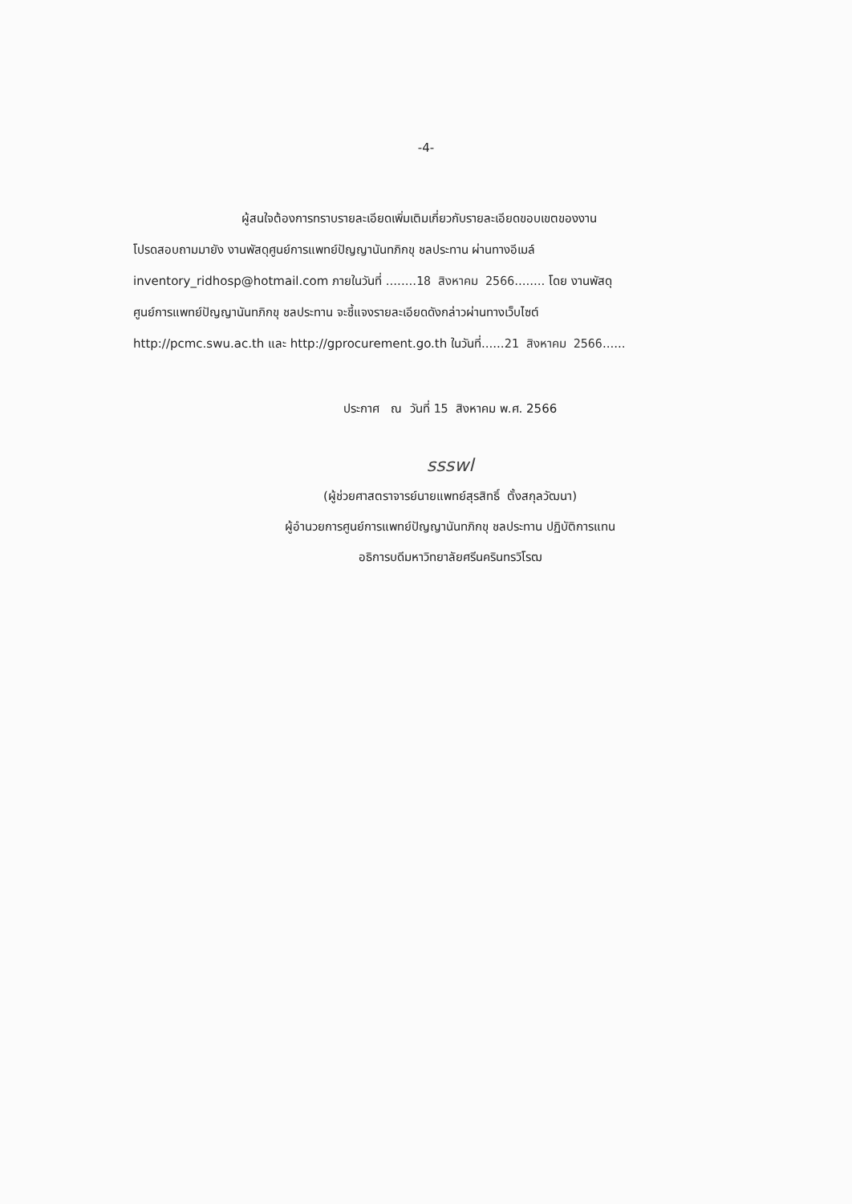-4-
ผู้สนใจต้องการทราบรายละเอียดเพิ่มเติมเกี่ยวกับรายละเอียดขอบเขตของงาน
โปรดสอบถามมายัง งานพัสดุศูนย์การแพทย์ปัญญานันทภิกขุ ชลประทาน ผ่านทางอีเมล์
inventory_ridhosp@hotmail.com ภายในวันที่ ........18 สิงหาคม 2566........ โดย งานพัสดุ
ศูนย์การแพทย์ปัญญานันทภิกขุ ชลประทาน จะชี้แจงรายละเอียดดังกล่าวผ่านทางเว็บไซต์
http://pcmc.swu.ac.th และ http://gprocurement.go.th ในวันที่......21 สิงหาคม 2566......
ประกาศ ณ วันที่ 15 สิงหาคม พ.ศ. 2566
ssswl
(ผู้ช่วยศาสตราจารย์นายแพทย์สุรสิทธิ์ ตั้งสกุลวัฒนา)
ผู้อำนวยการศูนย์การแพทย์ปัญญานันทภิกขุ ชลประทาน ปฏิบัติการแทน
อธิการบดีมหาวิทยาลัยศรีนครินทรวิโรฒ